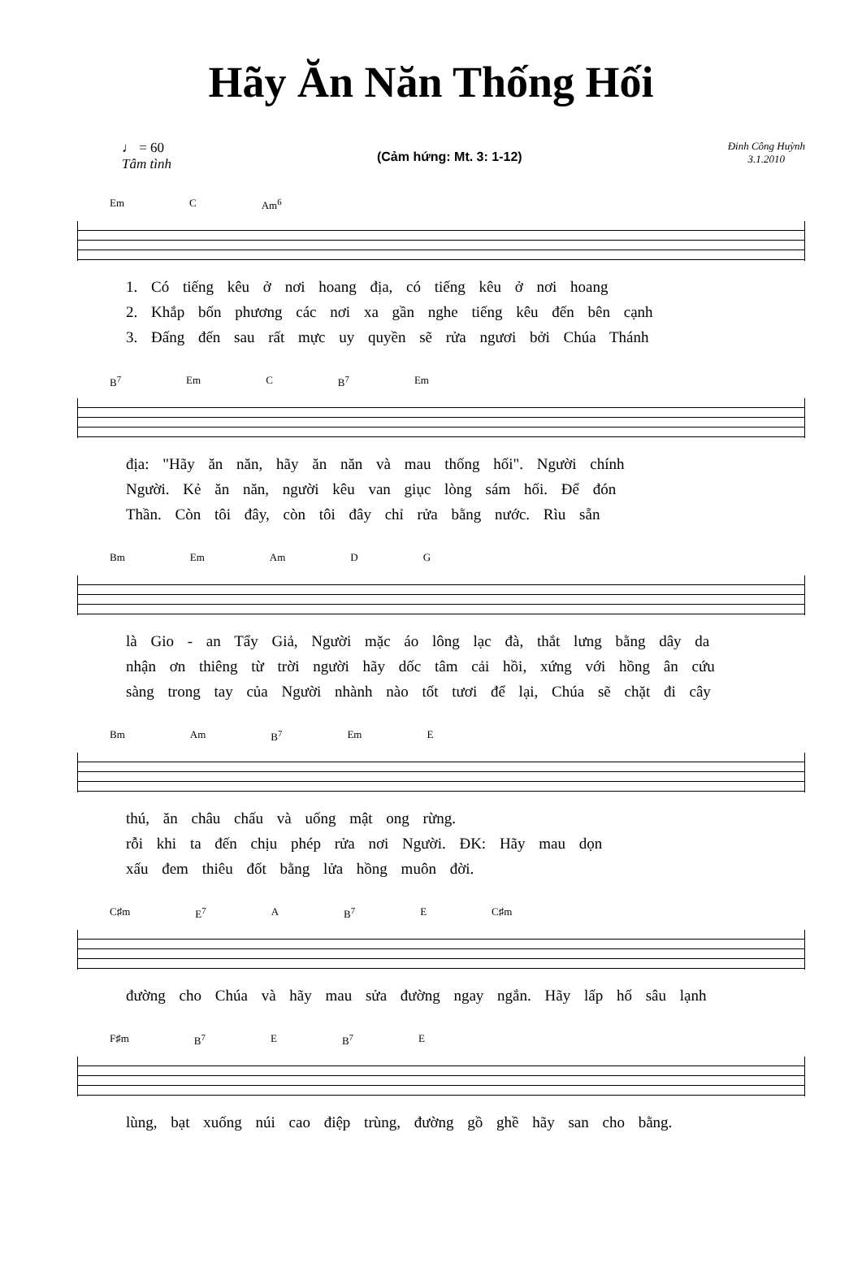Hãy Ăn Năn Thống Hối
♩ = 60
Tâm tình
(Cảm hứng: Mt. 3: 1-12)
Đinh Công Huỳnh
3.1.2010
Em C Am<sup>6</sup>
1. Có tiếng kêu ở nơi hoang địa, có tiếng kêu ở nơi hoang
2. Khắp bốn phương các nơi xa gần nghe tiếng kêu đến bên cạnh
3. Đấng đến sau rất mực uy quyền sẽ rửa ngươi bởi Chúa Thánh
B<sup>7</sup> Em C B<sup>7</sup> Em
địa: "Hãy ăn năn, hãy ăn năn và mau thống hối". Người chính
Người. Kẻ ăn năn, người kêu van giục lòng sám hối. Để đón
Thần. Còn tôi đây, còn tôi đây chỉ rửa bằng nước. Rìu sẵn
Bm Em Am D G
là Gio - an Tẩy Giả, Người mặc áo lông lạc đà, thắt lưng bằng dây da
nhận ơn thiêng từ trời người hãy dốc tâm cải hồi, xứng với hồng ân cứu
sàng trong tay của Người nhành nào tốt tươi để lại, Chúa sẽ chặt đi cây
Bm Am B<sup>7</sup> Em E
thú, ăn châu chấu và uống mật ong rừng.
rỗi khi ta đến chịu phép rửa nơi Người. ĐK: Hãy mau dọn
xấu đem thiêu đốt bằng lửa hồng muôn đời.
C♯m E<sup>7</sup> A B<sup>7</sup> E C♯m
đường cho Chúa và hãy mau sửa đường ngay ngắn. Hãy lấp hố sâu lạnh
F♯m B<sup>7</sup> E B<sup>7</sup> E
lùng, bạt xuống núi cao điệp trùng, đường gồ ghề hãy san cho bằng.